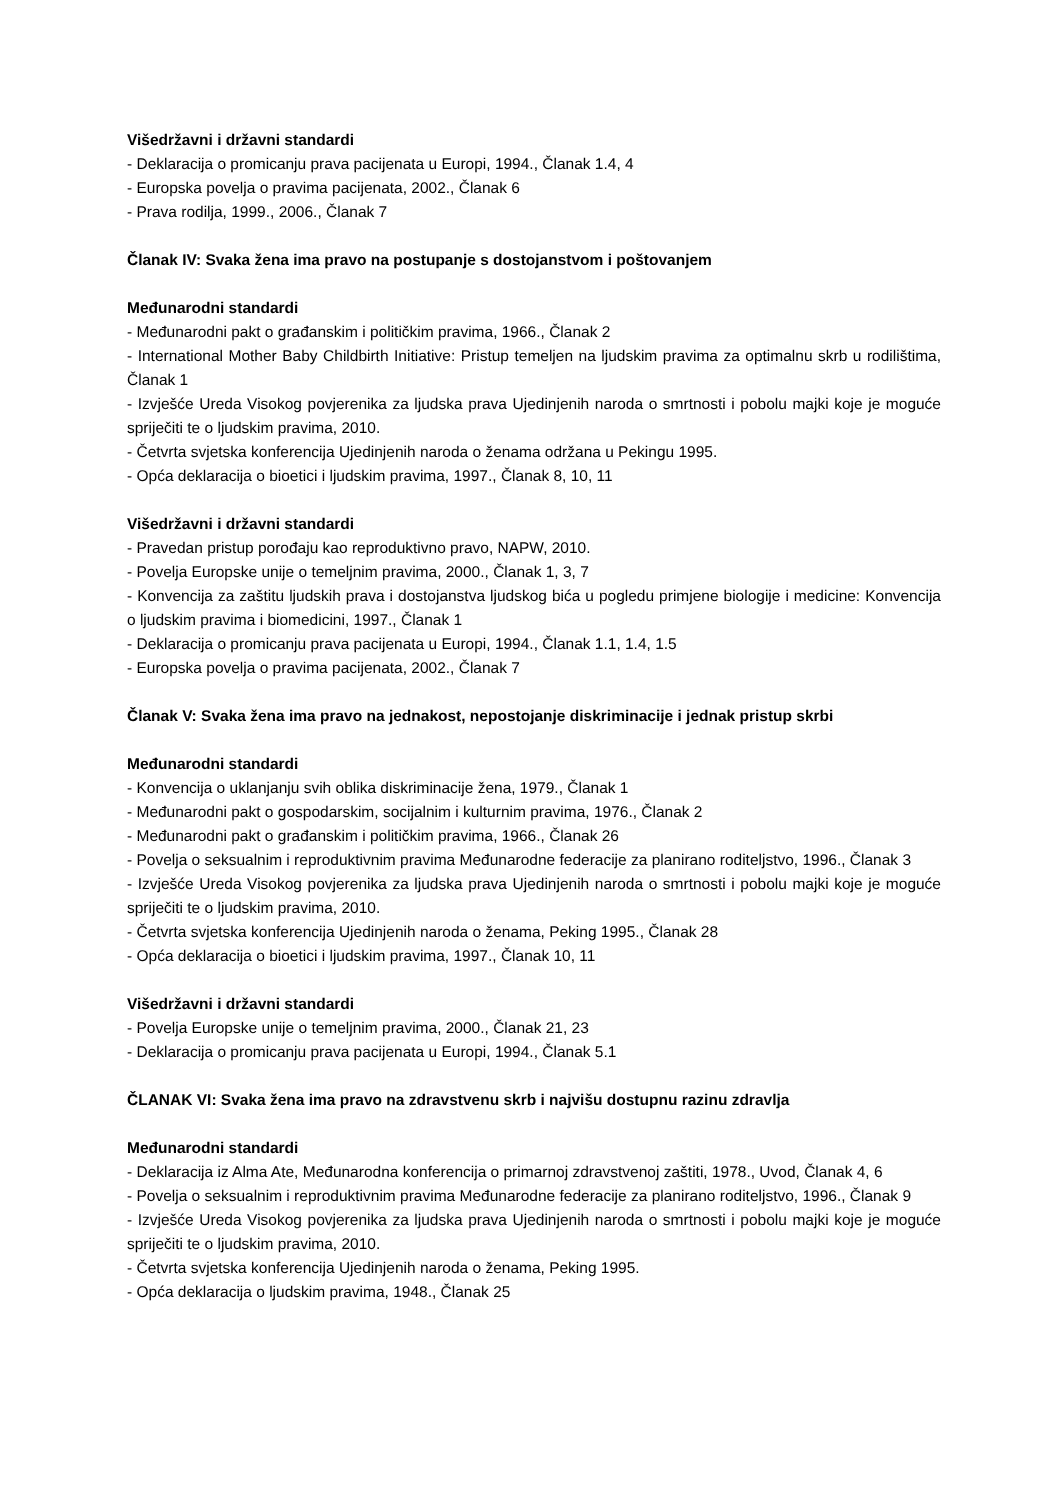Višedržavni i državni standardi
- Deklaracija o promicanju prava pacijenata u Europi, 1994., Članak 1.4, 4
- Europska povelja o pravima pacijenata, 2002., Članak 6
- Prava rodilja, 1999., 2006., Članak 7
Članak IV: Svaka žena ima pravo na postupanje s dostojanstvom i poštovanjem
Međunarodni standardi
- Međunarodni pakt o građanskim i političkim pravima, 1966., Članak 2
- International Mother Baby Childbirth Initiative: Pristup temeljen na ljudskim pravima za optimalnu skrb u rodilištima, Članak 1
- Izvješće Ureda Visokog povjerenika za ljudska prava Ujedinjenih naroda o smrtnosti i pobolu majki koje je moguće spriječiti te o ljudskim pravima, 2010.
- Četvrta svjetska konferencija Ujedinjenih naroda o ženama održana u Pekingu 1995.
- Opća deklaracija o bioetici i ljudskim pravima, 1997., Članak 8, 10, 11
Višedržavni i državni standardi
- Pravedan pristup porođaju kao reproduktivno pravo, NAPW, 2010.
- Povelja Europske unije o temeljnim pravima, 2000., Članak 1, 3, 7
- Konvencija za zaštitu ljudskih prava i dostojanstva ljudskog bića u pogledu primjene biologije i medicine: Konvencija o ljudskim pravima i biomedicini, 1997., Članak 1
- Deklaracija o promicanju prava pacijenata u Europi, 1994., Članak 1.1, 1.4, 1.5
- Europska povelja o pravima pacijenata, 2002., Članak 7
Članak V: Svaka žena ima pravo na jednakost, nepostojanje diskriminacije i jednak pristup skrbi
Međunarodni standardi
- Konvencija o uklanjanju svih oblika diskriminacije žena, 1979., Članak 1
- Međunarodni pakt o gospodarskim, socijalnim i kulturnim pravima, 1976., Članak 2
- Međunarodni pakt o građanskim i političkim pravima, 1966., Članak 26
- Povelja o seksualnim i reproduktivnim pravima Međunarodne federacije za planirano roditeljstvo, 1996., Članak 3
- Izvješće Ureda Visokog povjerenika za ljudska prava Ujedinjenih naroda o smrtnosti i pobolu majki koje je moguće spriječiti te o ljudskim pravima, 2010.
- Četvrta svjetska konferencija Ujedinjenih naroda o ženama, Peking 1995., Članak 28
- Opća deklaracija o bioetici i ljudskim pravima, 1997., Članak 10, 11
Višedržavni i državni standardi
- Povelja Europske unije o temeljnim pravima, 2000., Članak 21, 23
- Deklaracija o promicanju prava pacijenata u Europi, 1994., Članak 5.1
ČLANAK VI: Svaka žena ima pravo na zdravstvenu skrb i najvišu dostupnu razinu zdravlja
Međunarodni standardi
- Deklaracija iz Alma Ate, Međunarodna konferencija o primarnoj zdravstvenoj zaštiti, 1978., Uvod, Članak 4, 6
- Povelja o seksualnim i reproduktivnim pravima Međunarodne federacije za planirano roditeljstvo, 1996., Članak 9
- Izvješće Ureda Visokog povjerenika za ljudska prava Ujedinjenih naroda o smrtnosti i pobolu majki koje je moguće spriječiti te o ljudskim pravima, 2010.
- Četvrta svjetska konferencija Ujedinjenih naroda o ženama, Peking 1995.
- Opća deklaracija o ljudskim pravima, 1948., Članak 25